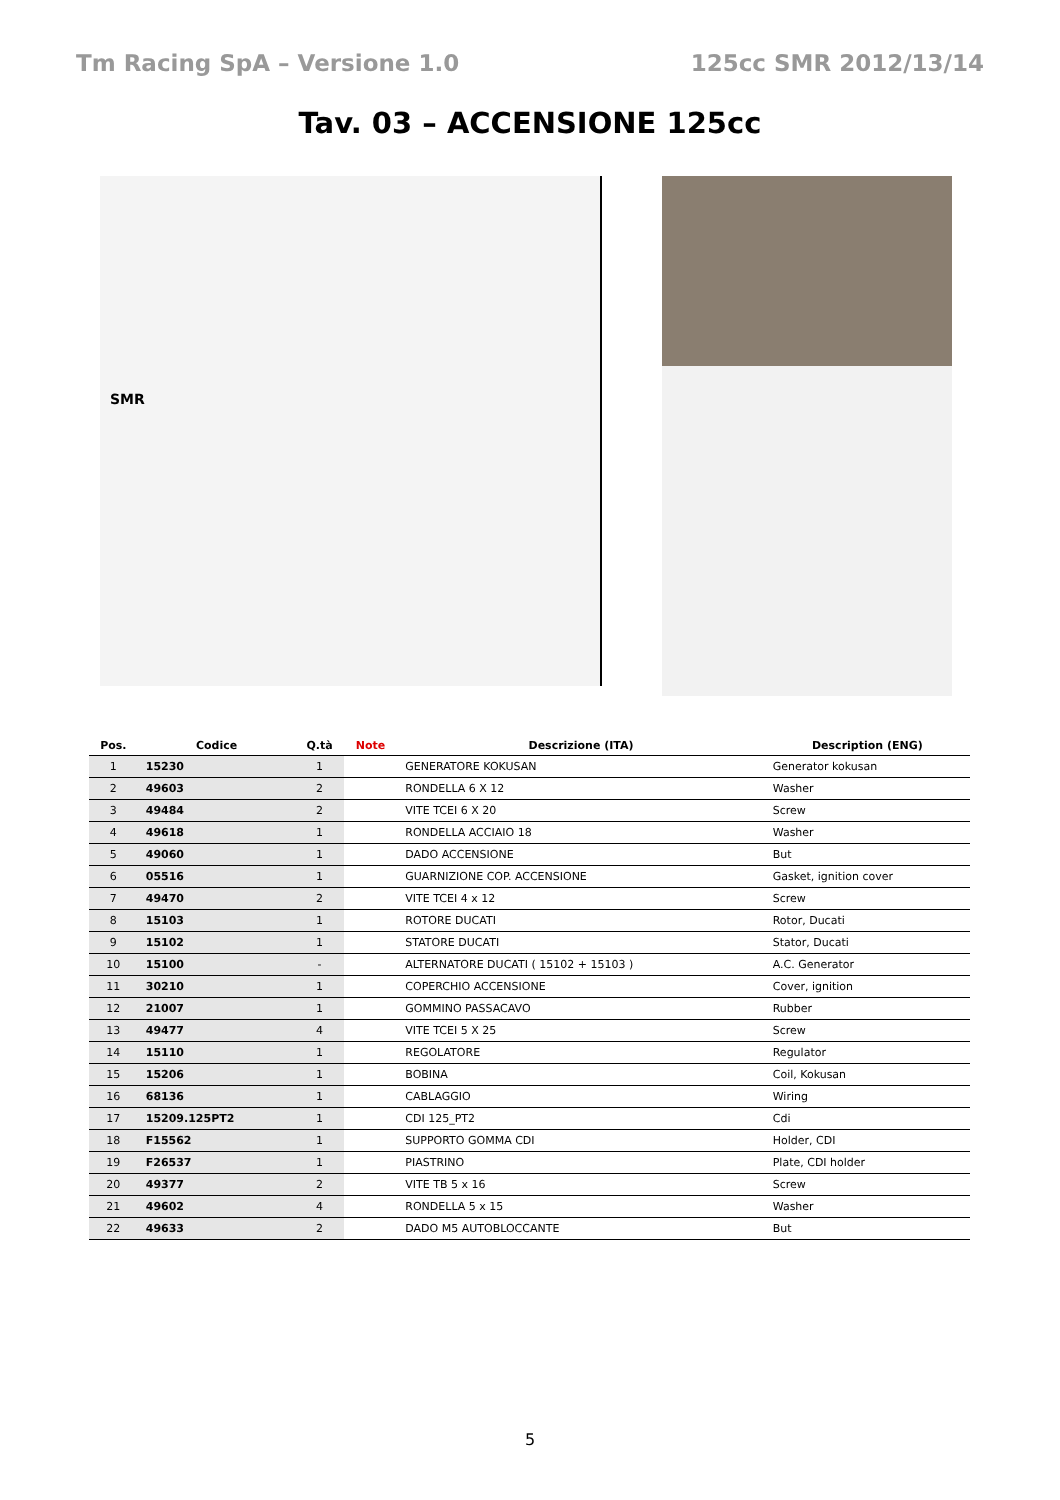Tm Racing SpA – Versione 1.0 125cc SMR 2012/13/14
Tav. 03 – ACCENSIONE 125cc
SMR
| Pos. | Codice | Q.tà | Note | Descrizione (ITA) | Description (ENG) |
| --- | --- | --- | --- | --- | --- |
| 1 | 15230 | 1 | | GENERATORE KOKUSAN | Generator kokusan |
| 2 | 49603 | 2 | | RONDELLA 6 X 12 | Washer |
| 3 | 49484 | 2 | | VITE TCEI 6 X 20 | Screw |
| 4 | 49618 | 1 | | RONDELLA ACCIAIO 18 | Washer |
| 5 | 49060 | 1 | | DADO ACCENSIONE | But |
| 6 | 05516 | 1 | | GUARNIZIONE COP. ACCENSIONE | Gasket, ignition cover |
| 7 | 49470 | 2 | | VITE TCEI 4 x 12 | Screw |
| 8 | 15103 | 1 | | ROTORE DUCATI | Rotor, Ducati |
| 9 | 15102 | 1 | | STATORE DUCATI | Stator, Ducati |
| 10 | 15100 | - | | ALTERNATORE DUCATI ( 15102 + 15103 ) | A.C. Generator |
| 11 | 30210 | 1 | | COPERCHIO ACCENSIONE | Cover, ignition |
| 12 | 21007 | 1 | | GOMMINO PASSACAVO | Rubber |
| 13 | 49477 | 4 | | VITE TCEI 5 X 25 | Screw |
| 14 | 15110 | 1 | | REGOLATORE | Regulator |
| 15 | 15206 | 1 | | BOBINA | Coil, Kokusan |
| 16 | 68136 | 1 | | CABLAGGIO | Wiring |
| 17 | 15209.125PT2 | 1 | | CDI 125_PT2 | Cdi |
| 18 | F15562 | 1 | | SUPPORTO GOMMA CDI | Holder, CDI |
| 19 | F26537 | 1 | | PIASTRINO | Plate, CDI holder |
| 20 | 49377 | 2 | | VITE TB 5 x 16 | Screw |
| 21 | 49602 | 4 | | RONDELLA 5 x 15 | Washer |
| 22 | 49633 | 2 | | DADO M5 AUTOBLOCCANTE | But |
5